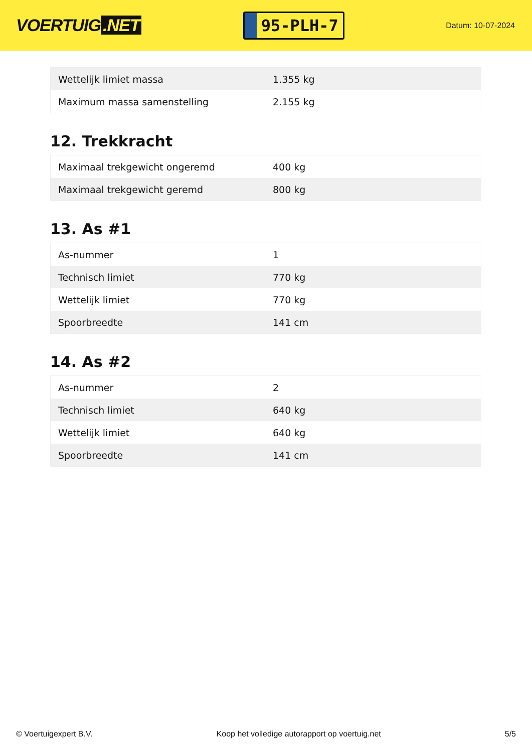VOERTUIG.NET
95-PLH-7
Datum: 10-07-2024
| Wettelijk limiet massa | 1.355 kg |
| Maximum massa samenstelling | 2.155 kg |
12. Trekkracht
| Maximaal trekgewicht ongeremd | 400 kg |
| Maximaal trekgewicht geremd | 800 kg |
13. As #1
| As-nummer | 1 |
| Technisch limiet | 770 kg |
| Wettelijk limiet | 770 kg |
| Spoorbreedte | 141 cm |
14. As #2
| As-nummer | 2 |
| Technisch limiet | 640 kg |
| Wettelijk limiet | 640 kg |
| Spoorbreedte | 141 cm |
© Voertuigexpert B.V. Koop het volledige autorapport op voertuig.net 5/5